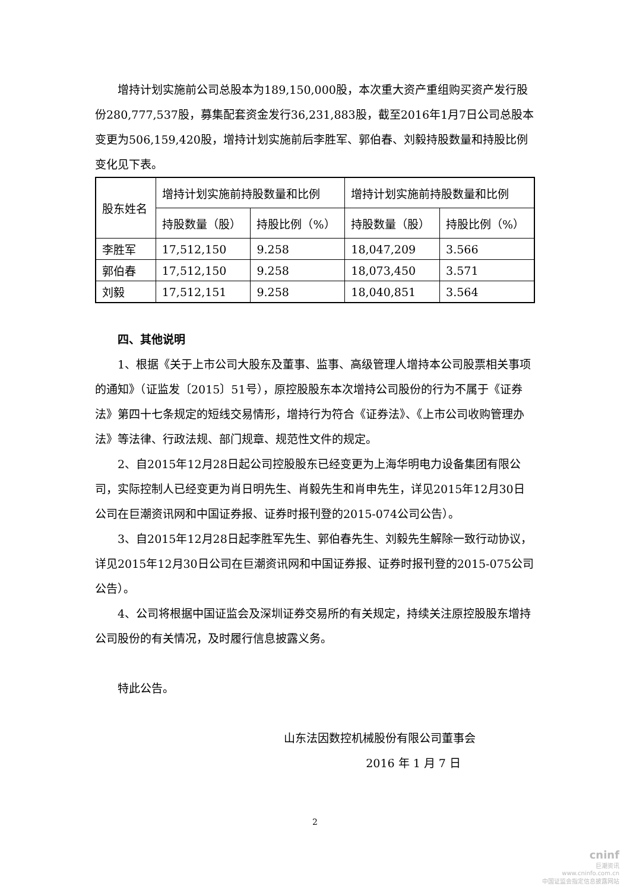增持计划实施前公司总股本为189,150,000股，本次重大资产重组购买资产发行股份280,777,537股，募集配套资金发行36,231,883股，截至2016年1月7日公司总股本变更为506,159,420股，增持计划实施前后李胜军、郭伯春、刘毅持股数量和持股比例变化见下表。
| 股东姓名 | 增持计划实施前持股数量和比例 | | 增持计划实施前持股数量和比例 | |
| --- | --- | --- | --- | --- |
| | 持股数量（股） | 持股比例（%） | 持股数量（股） | 持股比例（%） |
| 李胜军 | 17,512,150 | 9.258 | 18,047,209 | 3.566 |
| 郭伯春 | 17,512,150 | 9.258 | 18,073,450 | 3.571 |
| 刘毅 | 17,512,151 | 9.258 | 18,040,851 | 3.564 |
四、其他说明
1、根据《关于上市公司大股东及董事、监事、高级管理人增持本公司股票相关事项的通知》（证监发〔2015〕51号），原控股股东本次增持公司股份的行为不属于《证券法》第四十七条规定的短线交易情形，增持行为符合《证券法》、《上市公司收购管理办法》等法律、行政法规、部门规章、规范性文件的规定。
2、自2015年12月28日起公司控股股东已经变更为上海华明电力设备集团有限公司，实际控制人已经变更为肖日明先生、肖毅先生和肖申先生，详见2015年12月30日公司在巨潮资讯网和中国证券报、证券时报刊登的2015-074公司公告）。
3、自2015年12月28日起李胜军先生、郭伯春先生、刘毅先生解除一致行动协议，详见2015年12月30日公司在巨潮资讯网和中国证券报、证券时报刊登的2015-075公司公告）。
4、公司将根据中国证监会及深圳证券交易所的有关规定，持续关注原控股股东增持公司股份的有关情况，及时履行信息披露义务。
特此公告。
山东法因数控机械股份有限公司董事会
2016 年 1 月 7 日
2
cninf
巨潮资讯
www.cninfo.com.cn
中国证监会指定信息披露网站